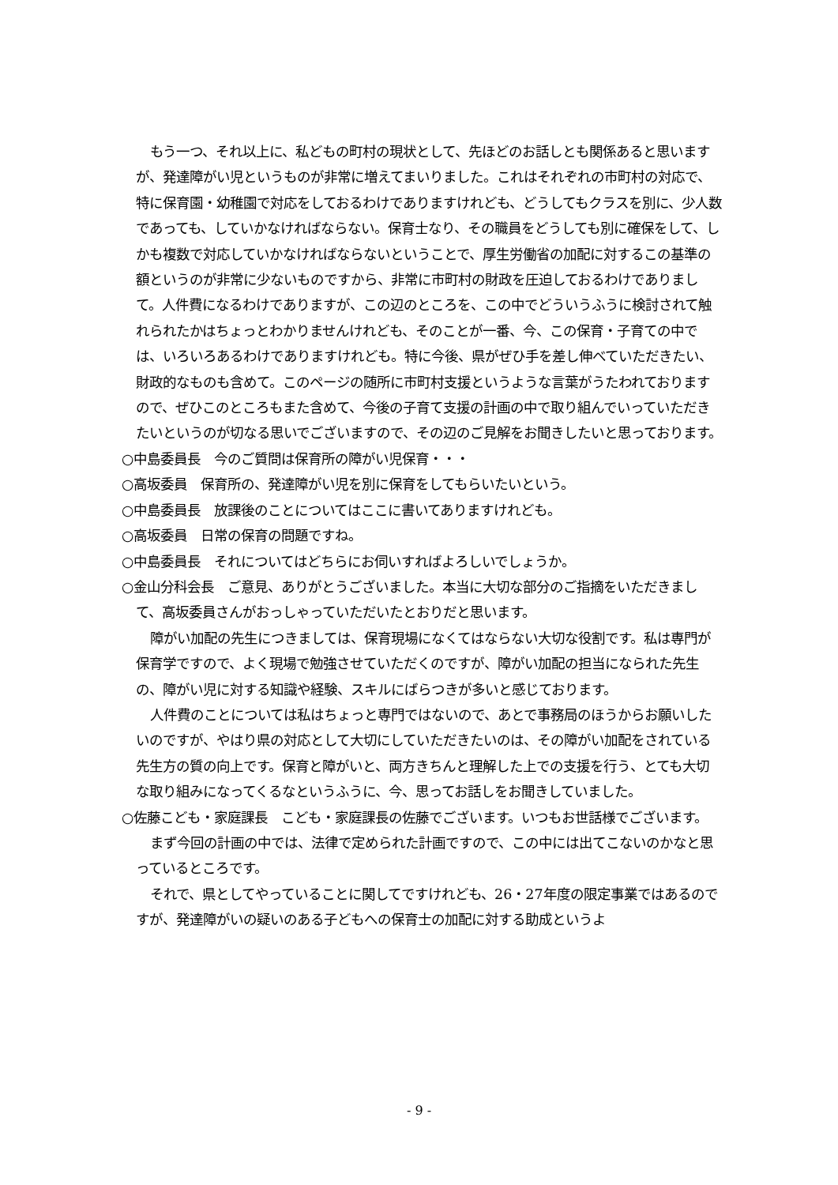もう一つ、それ以上に、私どもの町村の現状として、先ほどのお話しとも関係あると思いますが、発達障がい児というものが非常に増えてまいりました。これはそれぞれの市町村の対応で、特に保育園・幼稚園で対応をしておるわけでありますけれども、どうしてもクラスを別に、少人数であっても、していかなければならない。保育士なり、その職員をどうしても別に確保をして、しかも複数で対応していかなければならないということで、厚生労働省の加配に対するこの基準の額というのが非常に少ないものですから、非常に市町村の財政を圧迫しておるわけでありまして。人件費になるわけでありますが、この辺のところを、この中でどういうふうに検討されて触れられたかはちょっとわかりませんけれども、そのことが一番、今、この保育・子育ての中では、いろいろあるわけでありますけれども。特に今後、県がぜひ手を差し伸べていただきたい、財政的なものも含めて。このページの随所に市町村支援というような言葉がうたわれておりますので、ぜひこのところもまた含めて、今後の子育て支援の計画の中で取り組んでいっていただきたいというのが切なる思いでございますので、その辺のご見解をお聞きしたいと思っております。
○中島委員長　今のご質問は保育所の障がい児保育・・・
○高坂委員　保育所の、発達障がい児を別に保育をしてもらいたいという。
○中島委員長　放課後のことについてはここに書いてありますけれども。
○高坂委員　日常の保育の問題ですね。
○中島委員長　それについてはどちらにお伺いすればよろしいでしょうか。
○金山分科会長　ご意見、ありがとうございました。本当に大切な部分のご指摘をいただきまして、高坂委員さんがおっしゃっていただいたとおりだと思います。
障がい加配の先生につきましては、保育現場になくてはならない大切な役割です。私は専門が保育学ですので、よく現場で勉強させていただくのですが、障がい加配の担当になられた先生の、障がい児に対する知識や経験、スキルにばらつきが多いと感じております。
人件費のことについては私はちょっと専門ではないので、あとで事務局のほうからお願いしたいのですが、やはり県の対応として大切にしていただきたいのは、その障がい加配をされている先生方の質の向上です。保育と障がいと、両方きちんと理解した上での支援を行う、とても大切な取り組みになってくるなというふうに、今、思ってお話しをお聞きしていました。
○佐藤こども・家庭課長　こども・家庭課長の佐藤でございます。いつもお世話様でございます。
まず今回の計画の中では、法律で定められた計画ですので、この中には出てこないのかなと思っているところです。
それで、県としてやっていることに関してですけれども、26・27年度の限定事業ではあるのですが、発達障がいの疑いのある子どもへの保育士の加配に対する助成というよ
- 9 -